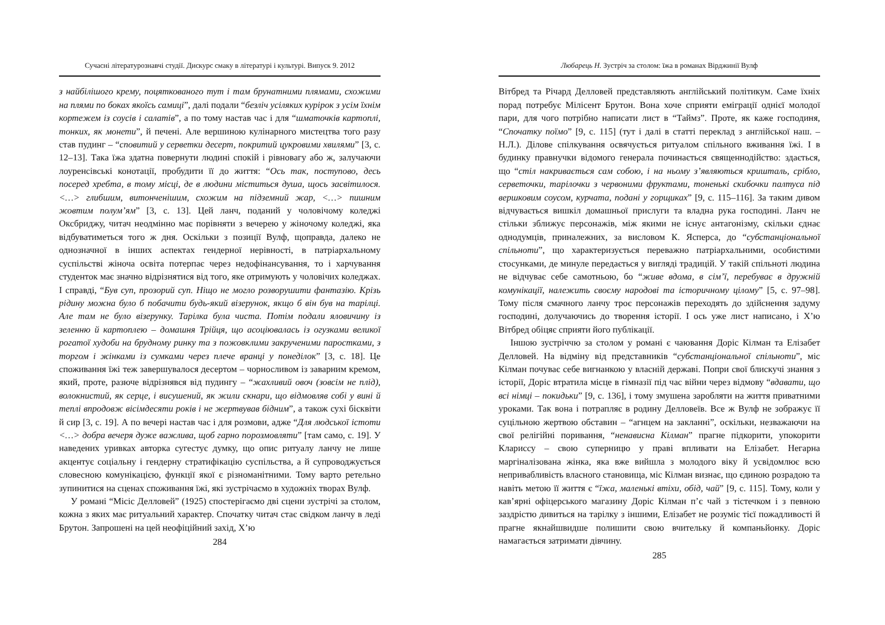Сучасні літературознавчі студії. Дискурс смаку в літературі і культурі. Випуск 9. 2012
з найбілішого крему, поцяткованого тут і там брунатними плямами, схожими на плями по боках якоїсь самиці”, далі подали “безліч усіляких курірок з усім їхнім кортежем із соусів і салатів”, а по тому настав час і для “шматочків картоплі, тонких, як монети”, й печені. Але вершиною кулінарного мистецтва того разу став пудинг – “сповитий у серветки десерт, покритий цукровими хвилями” [3, с. 12–13]. Така їжа здатна повернути людині спокій і рівновагу або ж, залучаючи лоуренсівські конотації, пробудити її до життя: “Ось так, поступово, десь посеред хребта, в тому місці, де в людини міститься душа, щось засвітилося. <…> глибшим, витонченішим, схожим на підземний жар, <…> пишним жовтим полум’ям” [3, с. 13]. Цей ланч, поданий у чоловічому коледжі Оксбриджу, читач неодмінно має порівняти з вечерею у жіночому коледжі, яка відбуватиметься того ж дня. Оскільки з позиції Вулф, щоправда, далеко не однозначної в інших аспектах гендерної нерівності, в патріархальному суспільстві жіноча освіта потерпає через недофінансування, то і харчування студенток має значно відрізнятися від того, яке отримують у чоловічих коледжах. І справді, “Був суп, прозорий суп. Ніщо не могло розворушити фантазію. Крізь рідину можна було б побачити будь-який візерунок, якщо б він був на тарілці. Але там не було візерунку. Тарілка була чиста. Потім подали яловичину із зеленню й картоплею – домашня Трійця, що асоціювалась із огузками великої рогатої худоби на брудному ринку та з пожовклими закрученими паростками, з торгом і жінками із сумками через плече вранці у понеділок” [3, с. 18]. Це споживання їжі теж завершувалося десертом – чорносливом із заварним кремом, який, проте, разюче відрізнявся від пудингу – “жахливий овоч (зовсім не плід), волокнистий, як серце, і висушений, як жили скнари, що відмовляв собі у вині й теплі впродовж вісімдесяти років і не жертвував бідним”, а також сухі бісквіти й сир [3, с. 19]. А по вечері настав час і для розмови, адже “Для людської істоти <…> добра вечеря дуже важлива, щоб гарно порозмовляти” [там само, с. 19]. У наведених уривках авторка сугестує думку, що опис ритуалу ланчу не лише акцентує соціальну і гендерну стратифікацію суспільства, а й супроводжується словесною комунікацією, функції якої є різноманітними. Тому варто ретельно зупинитися на сценах споживання їжі, які зустрічаємо в художніх творах Вулф.
У романі “Місіс Делловей” (1925) спостерігаємо дві сцени зустрічі за столом, кожна з яких має ритуальний характер. Спочатку читач стає свідком ланчу в леді Брутон. Запрошені на цей неофіційний захід, Х’ю
284
Любарець Н. Зустріч за столом: їжа в романах Вірджинії Вулф
Вітбред та Річард Делловей представляють англійський політикум. Саме їхніх порад потребує Мілісент Брутон. Вона хоче сприяти еміграції однієї молодої пари, для чого потрібно написати лист в “Таймз”. Проте, як каже господиня, “Спочатку поїмо” [9, с. 115] (тут і далі в статті переклад з англійської наш. – Н.Л.). Ділове спілкування освячується ритуалом спільного вживання їжі. І в будинку правнучки відомого генерала починається священнодійство: здається, що “стіл накривається сам собою, і на ньому з’являються кришталь, срібло, серветочки, тарілочки з червоними фруктами, тоненькі скибочки палтуса під вершковим соусом, курчата, подані у горщиках” [9, с. 115–116]. За таким дивом відчувається вишкіл домашньої прислуги та владна рука господині. Ланч не стільки зближує персонажів, між якими не існує антагонізму, скільки єднає однодумців, приналежних, за висловом К. Ясперса, до “субстанціональної спільноти”, що характеризується переважно патріархальними, особистими стосунками, де минуле передається у вигляді традицій. У такій спільноті людина не відчуває себе самотньою, бо “живе вдома, в сім’ї, перебуває в дружній комунікації, належить своєму народові та історичному цілому” [5, с. 97–98]. Тому після смачного ланчу троє персонажів переходять до здійснення задуму господині, долучаючись до творення історії. І ось уже лист написано, і Х’ю Вітбред обіцяє сприяти його публікації.
Іншою зустріччю за столом у романі є чаювання Доріс Кілман та Елізабет Делловей. На відміну від представників “субстанціональної спільноти”, міс Кілман почуває себе вигнанкою у власній державі. Попри свої блискучі знання з історії, Доріс втратила місце в гімназії під час війни через відмову “вдавати, що всі німці – покидьки” [9, с. 136], і тому змушена заробляти на життя приватними уроками. Так вона і потрапляє в родину Делловеїв. Все ж Вулф не зображує її суцільною жертвою обставин – “агнцем на закланні”, оскільки, незважаючи на свої релігійні поривання, “ненависна Кілман” прагне підкорити, упокорити Клариссу – свою суперницю у праві впливати на Елізабет. Негарна маргіналізована жінка, яка вже вийшла з молодого віку й усвідомлює всю непривабливість власного становища, міс Кілман визнає, що єдиною розрадою та навіть метою її життя є “їжа, маленькі втіхи, обід, чай” [9, с. 115]. Тому, коли у кав’ярні офіцерського магазину Доріс Кілман п’є чай з тістечком і з певною заздрістю дивиться на тарілку з іншими, Елізабет не розуміє тієї пожадливості й прагне якнайшвидше полишити свою вчительку й компаньйонку. Доріс намагається затримати дівчину.
285